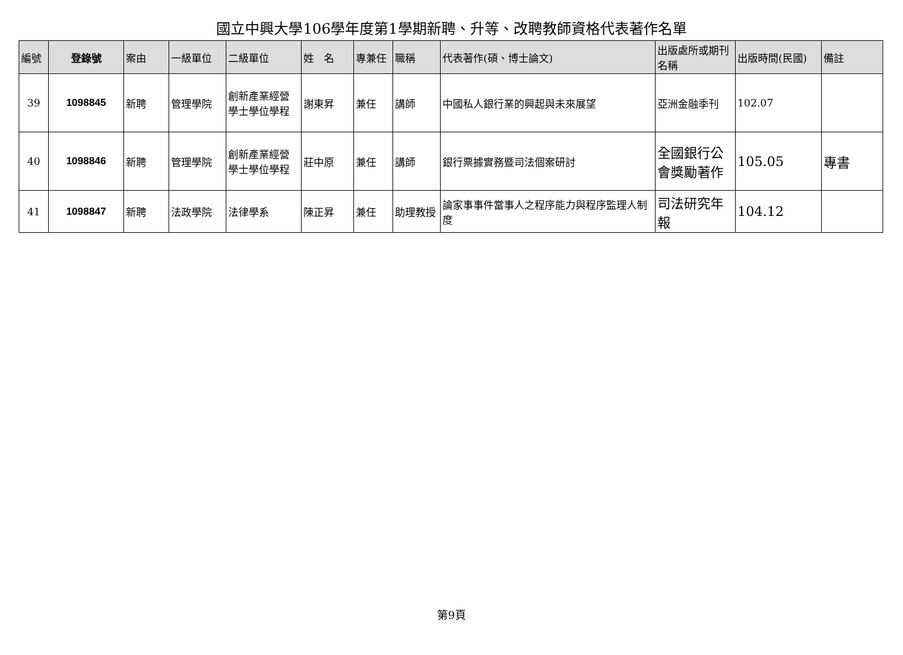國立中興大學106學年度第1學期新聘、升等、改聘教師資格代表著作名單
| 編號 | 登錄號 | 案由 | 一級單位 | 二級單位 | 姓 名 | 專兼任 | 職稱 | 代表著作(碩、博士論文) | 出版處所或期刊名稱 | 出版時間(民國) | 備註 |
| --- | --- | --- | --- | --- | --- | --- | --- | --- | --- | --- | --- |
| 39 | 1098845 | 新聘 | 管理學院 | 創新產業經營學士學位學程 | 謝東昇 | 兼任 | 講師 | 中國私人銀行業的興起與未來展望 | 亞洲金融季刊 | 102.07 | |
| 40 | 1098846 | 新聘 | 管理學院 | 創新產業經營學士學位學程 | 莊中原 | 兼任 | 講師 | 銀行票據實務暨司法個案研討 | 全國銀行公會獎勵著作 | 105.05 | 專書 |
| 41 | 1098847 | 新聘 | 法政學院 | 法律學系 | 陳正昇 | 兼任 | 助理教授 | 論家事事件當事人之程序能力與程序監理人制度 | 司法研究年報 | 104.12 | |
第9頁